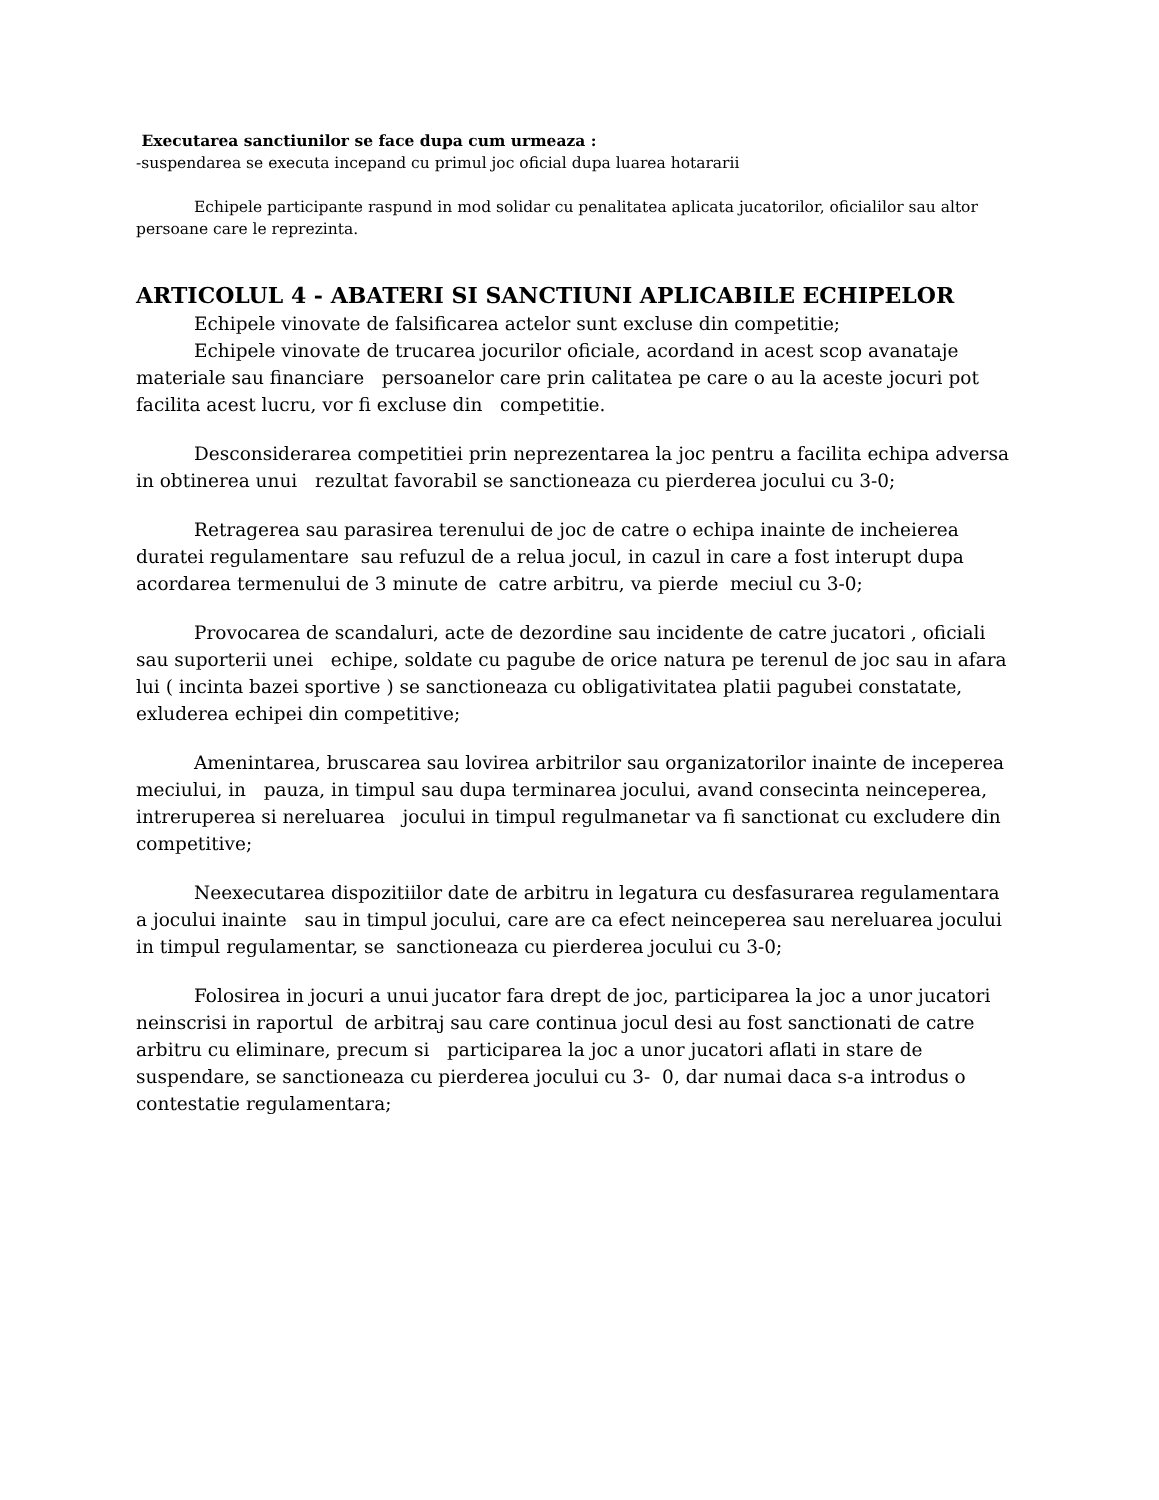Executarea sanctiunilor se face dupa cum urmeaza :
-suspendarea se executa incepand cu primul joc oficial dupa luarea hotararii
Echipele participante raspund in mod solidar cu penalitatea aplicata jucatorilor, oficialilor sau altor persoane care le reprezinta.
ARTICOLUL 4 - ABATERI SI SANCTIUNI APLICABILE ECHIPELOR
Echipele vinovate de falsificarea actelor sunt excluse din competitie;
Echipele vinovate de trucarea jocurilor oficiale, acordand in acest scop avanataje materiale sau financiare persoanelor care prin calitatea pe care o au la aceste jocuri pot facilita acest lucru, vor fi excluse din competitie.
Desconsiderarea competitiei prin neprezentarea la joc pentru a facilita echipa adversa in obtinerea unui rezultat favorabil se sanctioneaza cu pierderea jocului cu 3-0;
Retragerea sau parasirea terenului de joc de catre o echipa inainte de incheierea duratei regulamentare sau refuzul de a relua jocul, in cazul in care a fost interupt dupa acordarea termenului de 3 minute de catre arbitru, va pierde meciul cu 3-0;
Provocarea de scandaluri, acte de dezordine sau incidente de catre jucatori , oficiali sau suporterii unei echipe, soldate cu pagube de orice natura pe terenul de joc sau in afara lui ( incinta bazei sportive ) se sanctioneaza cu obligativitatea platii pagubei constatate, exluderea echipei din competitive;
Amenintarea, bruscarea sau lovirea arbitrilor sau organizatorilor inainte de inceperea meciului, in pauza, in timpul sau dupa terminarea jocului, avand consecinta neinceperea, intreruperea si nereluarea jocului in timpul regulmanetar va fi sanctionat cu excludere din competitive;
Neexecutarea dispozitiilor date de arbitru in legatura cu desfasurarea regulamentara a jocului inainte sau in timpul jocului, care are ca efect neinceperea sau nereluarea jocului in timpul regulamentar, se sanctioneaza cu pierderea jocului cu 3-0;
Folosirea in jocuri a unui jucator fara drept de joc, participarea la joc a unor jucatori neinscrisi in raportul de arbitraj sau care continua jocul desi au fost sanctionati de catre arbitru cu eliminare, precum si participarea la joc a unor jucatori aflati in stare de suspendare, se sanctioneaza cu pierderea jocului cu 3- 0, dar numai daca s-a introdus o contestatie regulamentara;